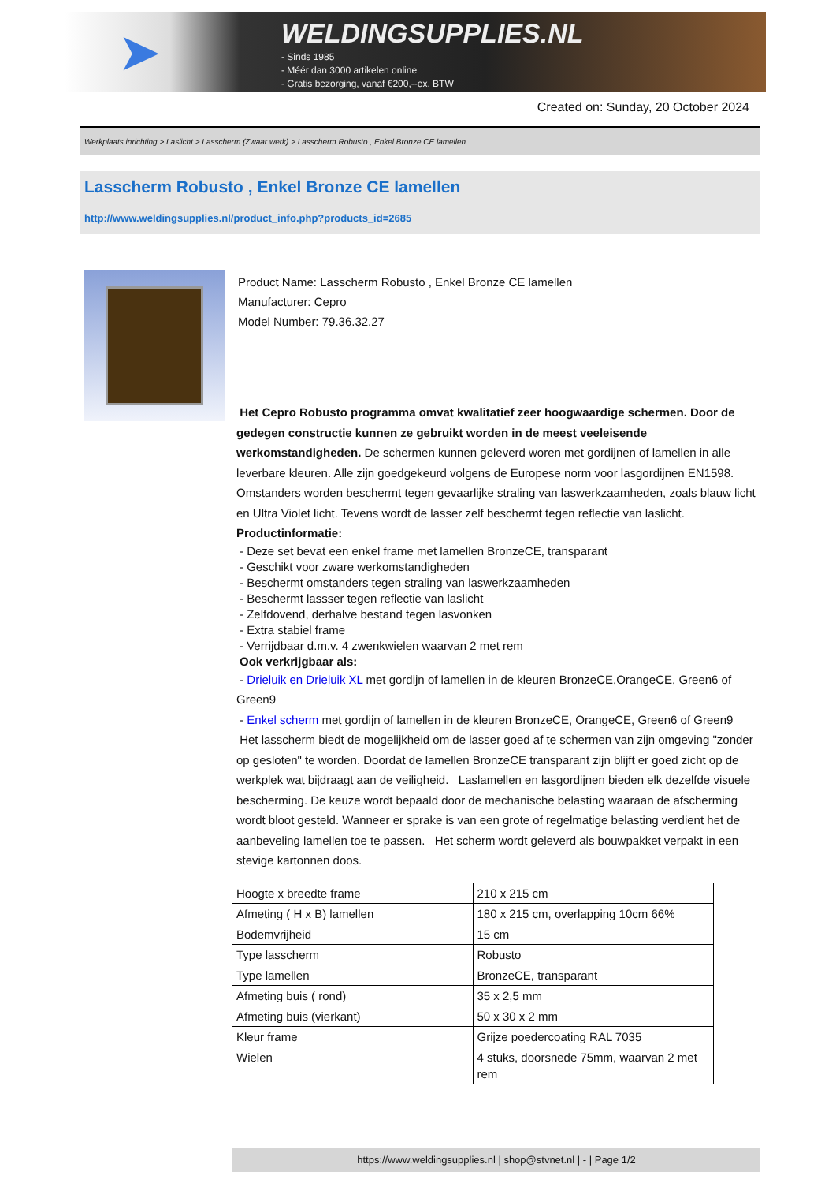➤
WELDINGSUPPLIES.NL
- Sinds 1985
- Méér dan 3000 artikelen online
- Gratis bezorging, vanaf €200,--ex. BTW
Created on: Sunday, 20 October 2024
Werkplaats inrichting > Laslicht > Lasscherm (Zwaar werk) > Lasscherm Robusto , Enkel Bronze CE lamellen
Lasscherm Robusto , Enkel Bronze CE lamellen
http://www.weldingsupplies.nl/product_info.php?products_id=2685
Product Name: Lasscherm Robusto , Enkel Bronze CE lamellen
Manufacturer: Cepro
Model Number: 79.36.32.27
Het Cepro Robusto programma omvat kwalitatief zeer hoogwaardige schermen. Door de gedegen constructie kunnen ze gebruikt worden in de meest veeleisende werkomstandigheden. De schermen kunnen geleverd woren met gordijnen of lamellen in alle leverbare kleuren. Alle zijn goedgekeurd volgens de Europese norm voor lasgordijnen EN1598. Omstanders worden beschermt tegen gevaarlijke straling van laswerkzaamheden, zoals blauw licht en Ultra Violet licht. Tevens wordt de lasser zelf beschermt tegen reflectie van laslicht. Productinformatie:
- Deze set bevat een enkel frame met lamellen BronzeCE, transparant
- Geschikt voor zware werkomstandigheden
- Beschermt omstanders tegen straling van laswerkzaamheden
- Beschermt lassser tegen reflectie van laslicht
- Zelfdovend, derhalve bestand tegen lasvonken
- Extra stabiel frame
- Verrijdbaar d.m.v. 4 zwenkwielen waarvan 2 met rem
Ook verkrijgbaar als:
- Drieluik en Drieluik XL met gordijn of lamellen in de kleuren BronzeCE,OrangeCE, Green6 of Green9
- Enkel scherm met gordijn of lamellen in de kleuren BronzeCE, OrangeCE, Green6 of Green9
Het lasscherm biedt de mogelijkheid om de lasser goed af te schermen van zijn omgeving "zonder op gesloten" te worden. Doordat de lamellen BronzeCE transparant zijn blijft er goed zicht op de werkplek wat bijdraagt aan de veiligheid. Laslamellen en lasgordijnen bieden elk dezelfde visuele bescherming. De keuze wordt bepaald door de mechanische belasting waaraan de afscherming wordt bloot gesteld. Wanneer er sprake is van een grote of regelmatige belasting verdient het de aanbeveling lamellen toe te passen. Het scherm wordt geleverd als bouwpakket verpakt in een stevige kartonnen doos.
| Hoogte x breedte frame | 210 x 215 cm |
| Afmeting ( H x B) lamellen | 180 x 215 cm, overlapping 10cm 66% |
| Bodemvrijheid | 15 cm |
| Type lasscherm | Robusto |
| Type lamellen | BronzeCE, transparant |
| Afmeting buis ( rond) | 35 x 2,5 mm |
| Afmeting buis (vierkant) | 50 x 30 x 2 mm |
| Kleur frame | Grijze poedercoating RAL 7035 |
| Wielen | 4 stuks, doorsnede 75mm, waarvan 2 met rem |
https://www.weldingsupplies.nl | shop@stvnet.nl | - | Page 1/2